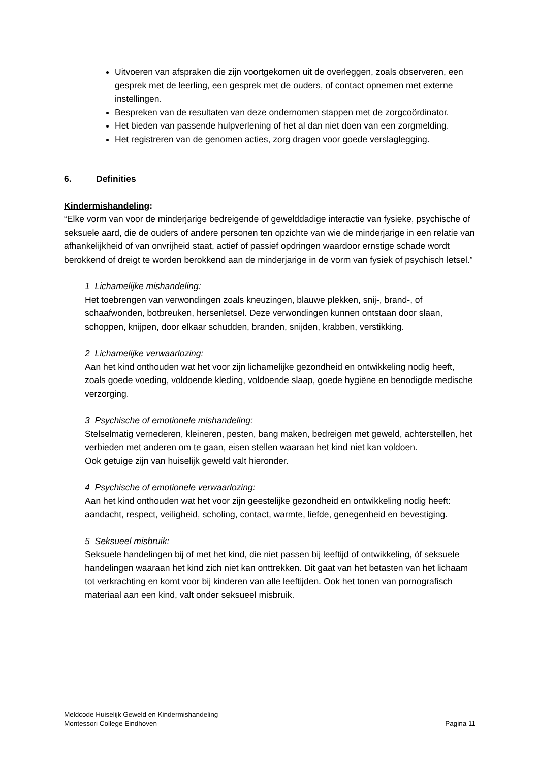Uitvoeren van afspraken die zijn voortgekomen uit de overleggen, zoals observeren, een gesprek met de leerling, een gesprek met de ouders, of contact opnemen met externe instellingen.
Bespreken van de resultaten van deze ondernomen stappen met de zorgcoördinator.
Het bieden van passende hulpverlening of het al dan niet doen van een zorgmelding.
Het registreren van de genomen acties, zorg dragen voor goede verslaglegging.
6. Definities
Kindermishandeling:
“Elke vorm van voor de minderjarige bedreigende of gewelddadige interactie van fysieke, psychische of seksuele aard, die de ouders of andere personen ten opzichte van wie de minderjarige in een relatie van afhankelijkheid of van onvrijheid staat, actief of passief opdringen waardoor ernstige schade wordt berokkend of dreigt te worden berokkend aan de minderjarige in de vorm van fysiek of psychisch letsel.”
1 Lichamelijke mishandeling:
Het toebrengen van verwondingen zoals kneuzingen, blauwe plekken, snij-, brand-, of schaafwonden, botbreuken, hersenletsel. Deze verwondingen kunnen ontstaan door slaan, schoppen, knijpen, door elkaar schudden, branden, snijden, krabben, verstikking.
2 Lichamelijke verwaarlozing:
Aan het kind onthouden wat het voor zijn lichamelijke gezondheid en ontwikkeling nodig heeft, zoals goede voeding, voldoende kleding, voldoende slaap, goede hygiëne en benodigde medische verzorging.
3 Psychische of emotionele mishandeling:
Stelselmatig vernederen, kleineren, pesten, bang maken, bedreigen met geweld, achterstellen, het verbieden met anderen om te gaan, eisen stellen waaraan het kind niet kan voldoen.
Ook getuige zijn van huiselijk geweld valt hieronder.
4 Psychische of emotionele verwaarlozing:
Aan het kind onthouden wat het voor zijn geestelijke gezondheid en ontwikkeling nodig heeft: aandacht, respect, veiligheid, scholing, contact, warmte, liefde, genegenheid en bevestiging.
5 Seksueel misbruik:
Seksuele handelingen bij of met het kind, die niet passen bij leeftijd of ontwikkeling, òf seksuele handelingen waaraan het kind zich niet kan onttrekken. Dit gaat van het betasten van het lichaam tot verkrachting en komt voor bij kinderen van alle leeftijden. Ook het tonen van pornografisch materiaal aan een kind, valt onder seksueel misbruik.
Meldcode Huiselijk Geweld en Kindermishandeling
Montessori College Eindhoven
Pagina 11